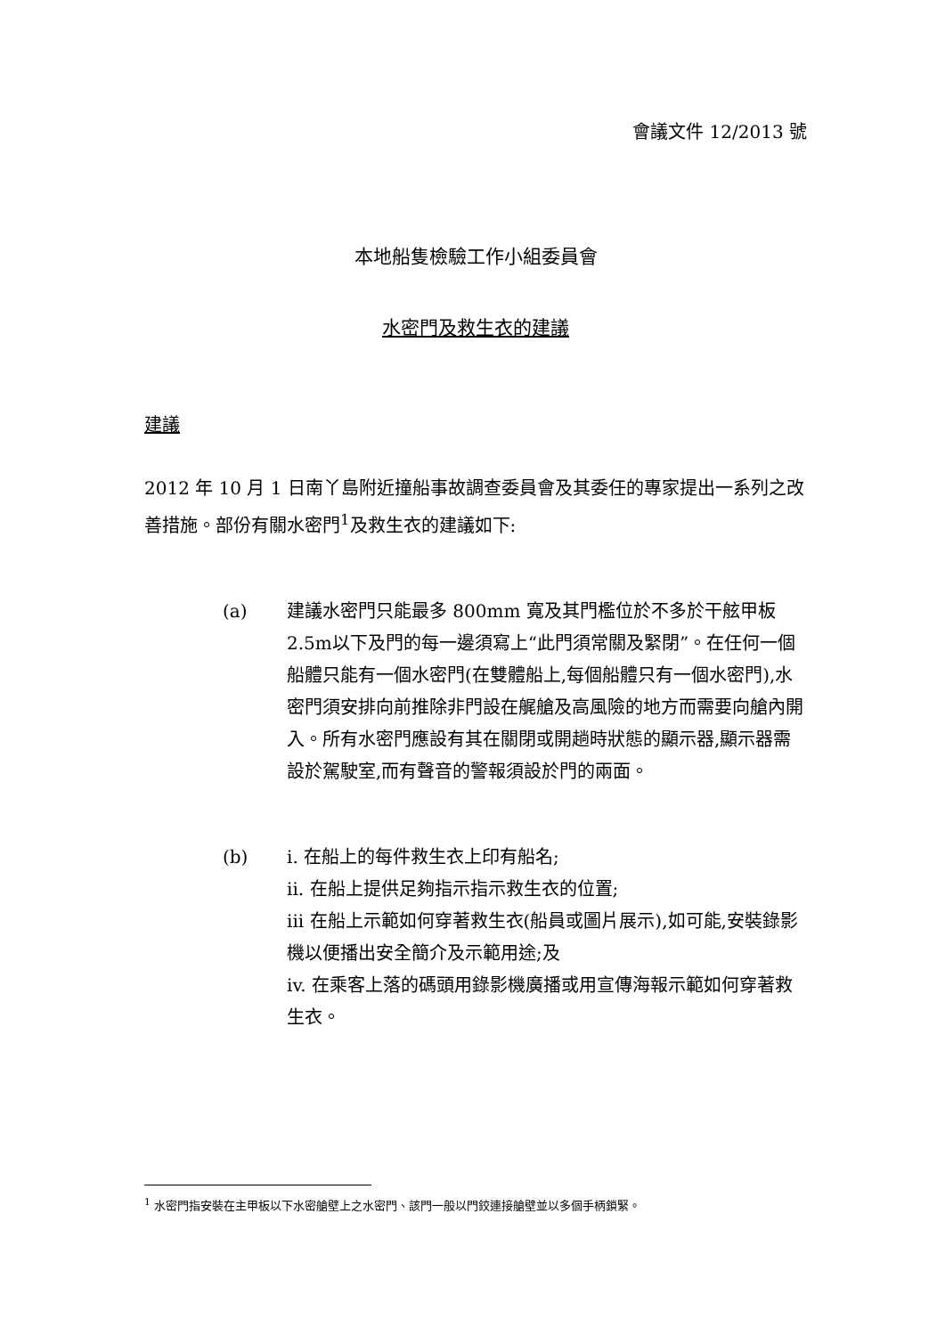會議文件 12/2013 號
本地船隻檢驗工作小組委員會
水密門及救生衣的建議
建議
2012 年 10 月 1 日南丫島附近撞船事故調查委員會及其委任的專家提出一系列之改善措施。部份有關水密門<sup>1</sup>及救生衣的建議如下:
(a) 建議水密門只能最多 800mm 寬及其門檻位於不多於干舷甲板2.5m以下及門的每一邊須寫上“此門須常關及緊閉”。在任何一個船體只能有一個水密門(在雙體船上,每個船體只有一個水密門),水密門須安排向前推除非門設在艉艙及高風險的地方而需要向艙內開入。所有水密門應設有其在關閉或開趟時狀態的顯示器,顯示器需設於駕駛室,而有聲音的警報須設於門的兩面。
(b) i. 在船上的每件救生衣上印有船名;
ii. 在船上提供足夠指示指示救生衣的位置;
iii 在船上示範如何穿著救生衣(船員或圖片展示),如可能,安裝錄影機以便播出安全簡介及示範用途;及
iv. 在乘客上落的碼頭用錄影機廣播或用宣傳海報示範如何穿著救生衣。
<sup>1</sup> 水密門指安裝在主甲板以下水密艙壁上之水密門、該門一般以門鉸連接艙壁並以多個手柄鎖緊。